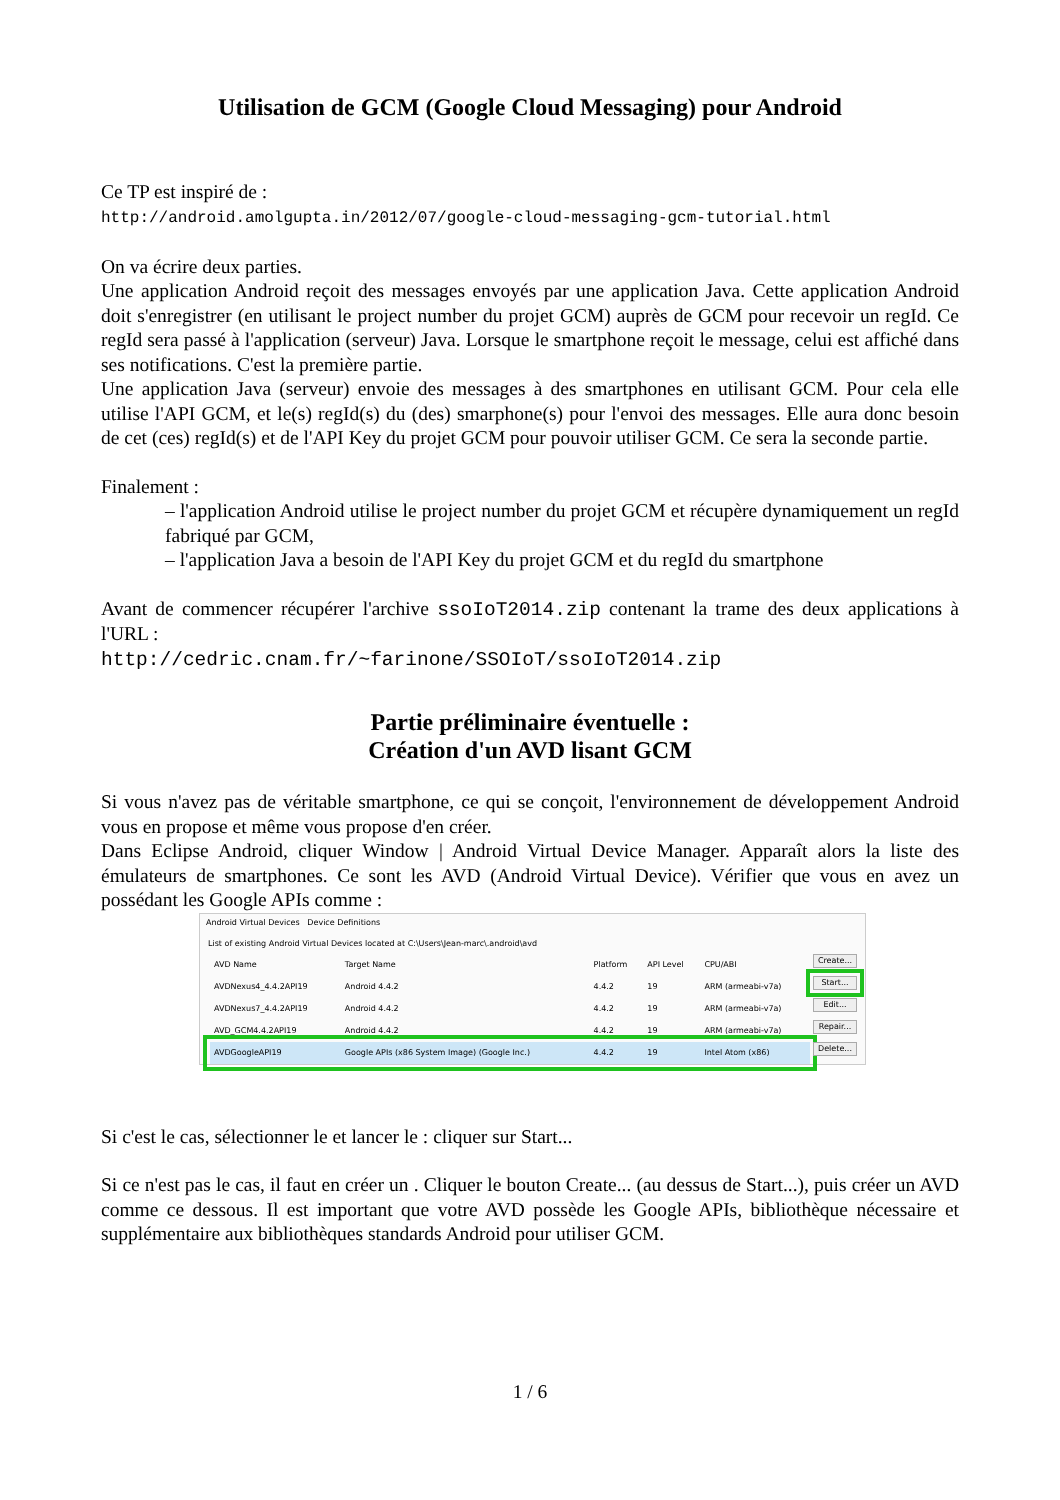Utilisation de GCM (Google Cloud Messaging) pour Android
Ce TP est inspiré de :
http://android.amolgupta.in/2012/07/google-cloud-messaging-gcm-tutorial.html
On va écrire deux parties.
Une application Android reçoit des messages envoyés par une application Java. Cette application Android doit s'enregistrer (en utilisant le project number du projet GCM) auprès de GCM pour recevoir un regId. Ce regId sera passé à l'application (serveur) Java. Lorsque le smartphone reçoit le message, celui est affiché dans ses notifications. C'est la première partie.
Une application Java (serveur) envoie des messages à des smartphones en utilisant GCM. Pour cela elle utilise l'API GCM, et le(s) regId(s) du (des) smarphone(s) pour l'envoi des messages. Elle aura donc besoin de cet (ces) regId(s) et de l'API Key du projet GCM pour pouvoir utiliser GCM. Ce sera la seconde partie.
Finalement :
– l'application Android utilise le project number du projet GCM et récupère dynamiquement un regId fabriqué par GCM,
– l'application Java a besoin de l'API Key du projet GCM et du regId du smartphone
Avant de commencer récupérer l'archive ssoIoT2014.zip contenant la trame des deux applications à l'URL :
http://cedric.cnam.fr/~farinone/SSOIoT/ssoIoT2014.zip
Partie préliminaire éventuelle :
Création d'un AVD lisant GCM
Si vous n'avez pas de véritable smartphone, ce qui se conçoit, l'environnement de développement Android vous en propose et même vous propose d'en créer.
Dans Eclipse Android, cliquer Window | Android Virtual Device Manager. Apparaît alors la liste des émulateurs de smartphones. Ce sont les AVD (Android Virtual Device). Vérifier que vous en avez un possédant les Google APIs comme :
Android Virtual Devices Device Definitions
List of existing Android Virtual Devices located at C:\Users\Jean-marc\.android\avd
| AVD Name | Target Name | Platform | API Level | CPU/ABI |
| --- | --- | --- | --- | --- |
| AVDNexus4_4.4.2API19 | Android 4.4.2 | 4.4.2 | 19 | ARM (armeabi-v7a) |
| AVDNexus7_4.4.2API19 | Android 4.4.2 | 4.4.2 | 19 | ARM (armeabi-v7a) |
| AVD_GCM4.4.2API19 | Android 4.4.2 | 4.4.2 | 19 | ARM (armeabi-v7a) |
| AVDGoogleAPI19 | Google APIs (x86 System Image) (Google Inc.) | 4.4.2 | 19 | Intel Atom (x86) |
Create...
Start...
Edit...
Repair...
Delete...
Si c'est le cas, sélectionner le et lancer le : cliquer sur Start...
Si ce n'est pas le cas, il faut en créer un . Cliquer le bouton Create... (au dessus de Start...), puis créer un AVD comme ce dessous. Il est important que votre AVD possède les Google APIs, bibliothèque nécessaire et supplémentaire aux bibliothèques standards Android pour utiliser GCM.
1 / 6